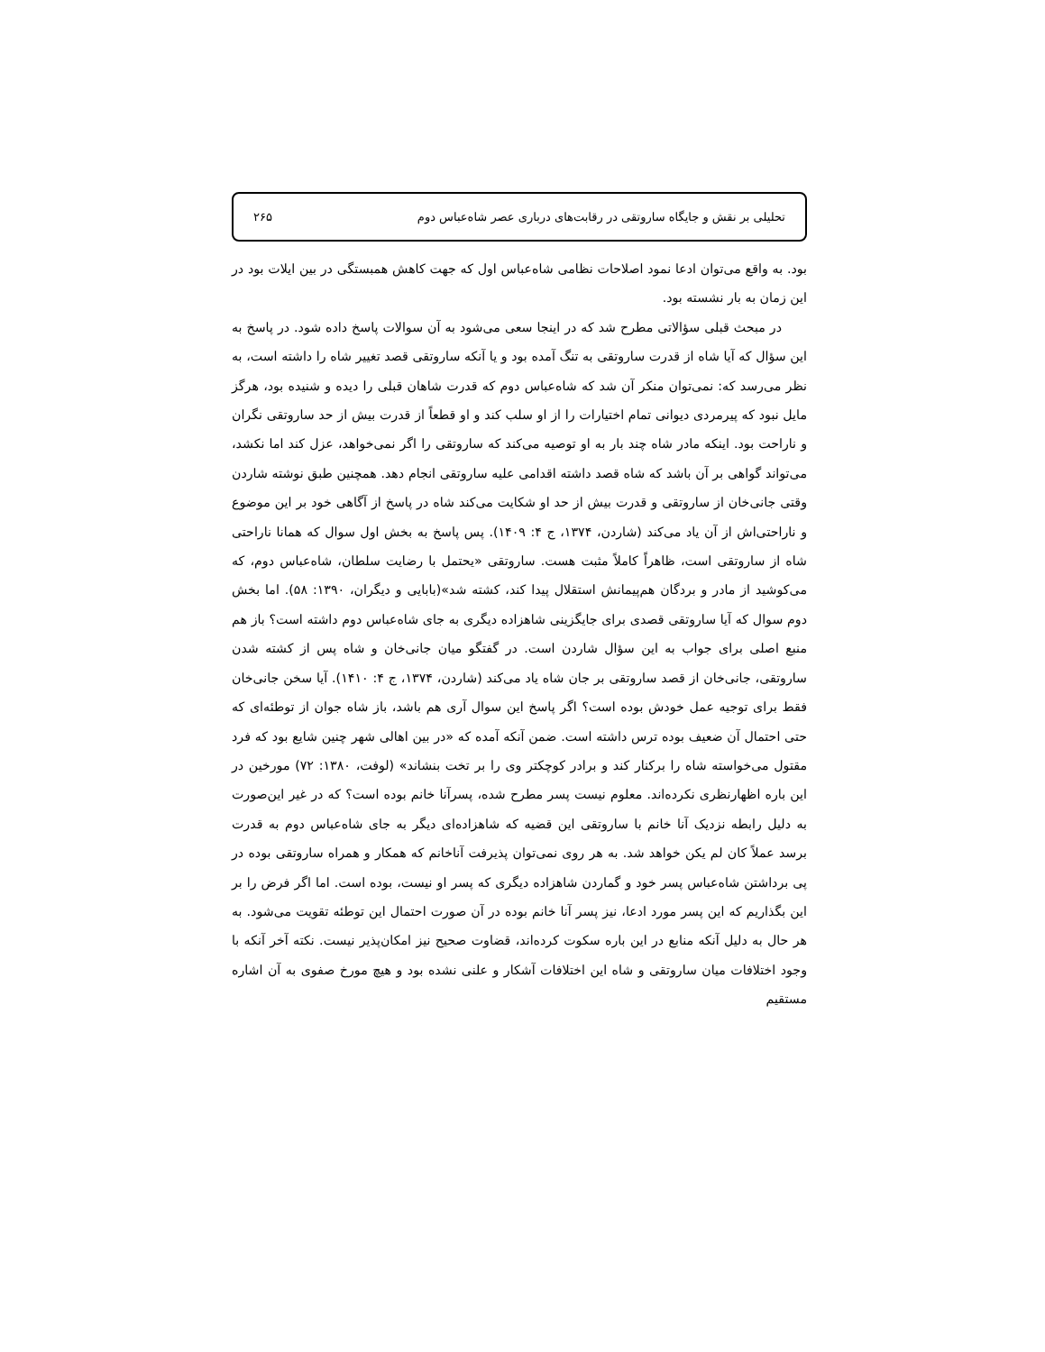تحلیلی بر نقش و جایگاه ساروتقی در رقابت‌های درباری عصر شاه‌عباس دوم ۲۶۵
بود. به واقع می‌توان ادعا نمود اصلاحات نظامی شاه‌عباس اول که جهت کاهش همبستگی در بین ایلات بود در این زمان به بار نشسته بود.
در مبحث قبلی سؤالاتی مطرح شد که در اینجا سعی می‌شود به آن سوالات پاسخ داده شود. در پاسخ به این سؤال که آیا شاه از قدرت ساروتقی به تنگ آمده بود و یا آنکه ساروتقی قصد تغییر شاه را داشته است، به نظر می‌رسد که: نمی‌توان منکر آن شد که شاه‌عباس دوم که قدرت شاهان قبلی را دیده و شنیده بود، هرگز مایل نبود که پیرمردی دیوانی تمام اختیارات را از او سلب کند و او قطعاً از قدرت بیش از حد ساروتقی نگران و ناراحت بود. اینکه مادر شاه چند بار به او توصیه می‌کند که ساروتقی را اگر نمی‌خواهد، عزل کند اما نکشد، می‌تواند گواهی بر آن باشد که شاه قصد داشته اقدامی علیه ساروتقی انجام دهد. همچنین طبق نوشته شاردن وقتی جانی‌خان از ساروتقی و قدرت بیش از حد او شکایت می‌کند شاه در پاسخ از آگاهی خود بر این موضوع و ناراحتی‌اش از آن یاد می‌کند (شاردن، ۱۳۷۴، ج ۴: ۱۴۰۹). پس پاسخ به بخش اول سوال که همانا ناراحتی شاه از ساروتقی است، ظاهراً کاملاً مثبت هست. ساروتقی «یحتمل با رضایت سلطان، شاه‌عباس دوم، که می‌کوشید از مادر و بردگان هم‌پیمانش استقلال پیدا کند، کشته شد»(بابایی و دیگران، ۱۳۹۰: ۵۸). اما بخش دوم سوال که آیا ساروتقی قصدی برای جایگزینی شاهزاده دیگری به جای شاه‌عباس دوم داشته است؟ باز هم منبع اصلی برای جواب به این سؤال شاردن است. در گفتگو میان جانی‌خان و شاه پس از کشته شدن ساروتقی، جانی‌خان از قصد ساروتقی بر جان شاه یاد می‌کند (شاردن، ۱۳۷۴، ج ۴: ۱۴۱۰). آیا سخن جانی‌خان فقط برای توجیه عمل خودش بوده است؟ اگر پاسخ این سوال آری هم باشد، باز شاه جوان از توطئه‌ای که حتی احتمال آن ضعیف بوده ترس داشته است. ضمن آنکه آمده که «در بین اهالی شهر چنین شایع بود که فرد مقتول می‌خواسته شاه را برکنار کند و برادر کوچکتر وی را بر تخت بنشاند» (لوفت، ۱۳۸۰: ۷۲) مورخین در این باره اظهارنظری نکرده‌اند. معلوم نیست پسر مطرح شده، پسرآنا خانم بوده است؟ که در غیر این‌صورت به دلیل رابطه نزدیک آنا خانم با ساروتقی این قضیه که شاهزاده‌ای دیگر به جای شاه‌عباس دوم به قدرت برسد عملاً کان لم یکن خواهد شد. به هر روی نمی‌توان پذیرفت آناخانم که همکار و همراه ساروتقی بوده در پی برداشتن شاه‌عباس پسر خود و گماردن شاهزاده دیگری که پسر او نیست، بوده است. اما اگر فرض را بر این بگذاریم که این پسر مورد ادعا، نیز پسر آنا خانم بوده در آن صورت احتمال این توطئه تقویت می‌شود. به هر حال به دلیل آنکه منابع در این باره سکوت کرده‌اند، قضاوت صحیح نیز امکان‌پذیر نیست. نکته آخر آنکه با وجود اختلافات میان ساروتقی و شاه این اختلافات آشکار و علنی نشده بود و هیچ مورخ صفوی به آن اشاره مستقیم